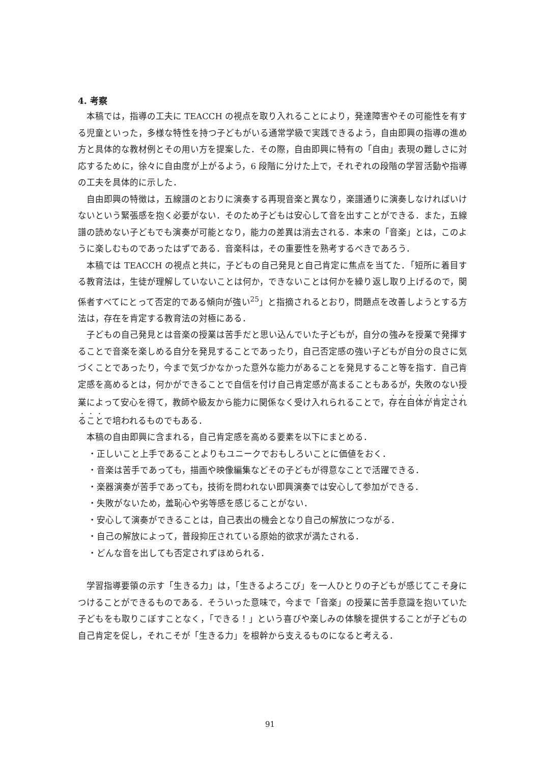4. 考察
本稿では，指導の工夫に TEACCH の視点を取り入れることにより，発達障害やその可能性を有する児童といった，多様な特性を持つ子どもがいる通常学級で実践できるよう，自由即興の指導の進め方と具体的な教材例とその用い方を提案した．その際，自由即興に特有の「自由」表現の難しさに対応するために，徐々に自由度が上がるよう，6 段階に分けた上で，それぞれの段階の学習活動や指導の工夫を具体的に示した．
自由即興の特徴は，五線譜のとおりに演奏する再現音楽と異なり，楽譜通りに演奏しなければいけないという緊張感を抱く必要がない．そのため子どもは安心して音を出すことができる．また，五線譜の読めない子どもでも演奏が可能となり，能力の差異は消去される．本来の「音楽」とは，このように楽しむものであったはずである．音楽科は，その重要性を熟考するべきであろう．
本稿では TEACCH の視点と共に，子どもの自己発見と自己肯定に焦点を当てた．「短所に着目する教育法は，生徒が理解していないことは何か，できないことは何かを繰り返し取り上げるので，関係者すべてにとって否定的である傾向が強い<sup>25</sup>」と指摘されるとおり，問題点を改善しようとする方法は，存在を肯定する教育法の対極にある．
子どもの自己発見とは音楽の授業は苦手だと思い込んでいた子どもが，自分の強みを授業で発揮することで音楽を楽しめる自分を発見することであったり，自己否定感の強い子どもが自分の良さに気づくことであったり，今まで気づかなかった意外な能力があることを発見すること等を指す．自己肯定感を高めるとは，何かができることで自信を付け自己肯定感が高まることもあるが，失敗のない授業によって安心を得て，教師や級友から能力に関係なく受け入れられることで，存在自体が肯定されることで培われるものでもある．
本稿の自由即興に含まれる，自己肯定感を高める要素を以下にまとめる．
・正しいこと上手であることよりもユニークでおもしろいことに価値をおく．
・音楽は苦手であっても，描画や映像編集などその子どもが得意なことで活躍できる．
・楽器演奏が苦手であっても，技術を問われない即興演奏では安心して参加ができる．
・失敗がないため，羞恥心や劣等感を感じることがない．
・安心して演奏ができることは，自己表出の機会となり自己の解放につながる．
・自己の解放によって，普段抑圧されている原始的欲求が満たされる．
・どんな音を出しても否定されずほめられる．
学習指導要領の示す「生きる力」は，「生きるよろこび」を一人ひとりの子どもが感じてこそ身につけることができるものである．そういった意味で，今まで「音楽」の授業に苦手意識を抱いていた子どもをも取りこぼすことなく，「できる！」という喜びや楽しみの体験を提供することが子どもの自己肯定を促し，それこそが「生きる力」を根幹から支えるものになると考える．
91